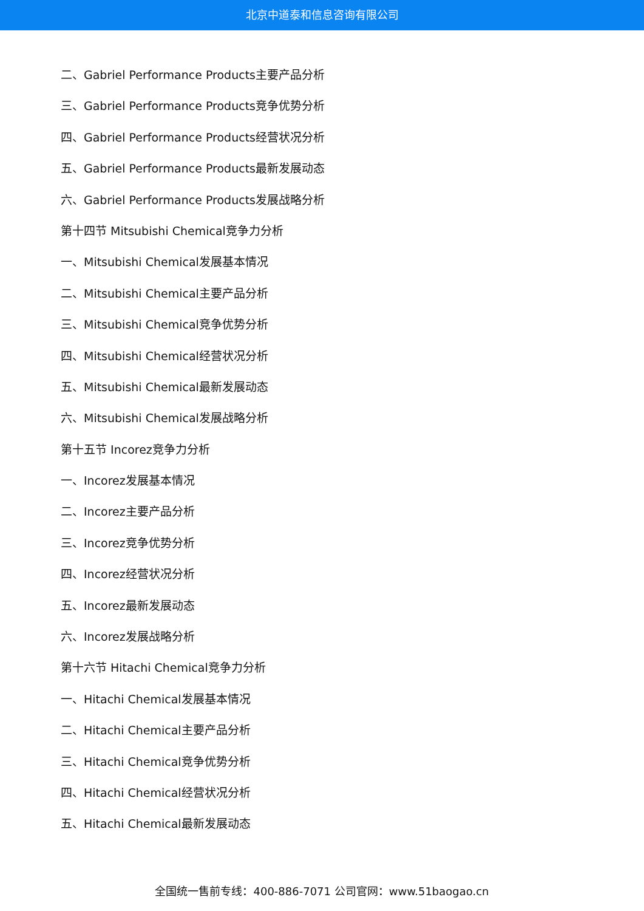北京中道泰和信息咨询有限公司
二、Gabriel Performance Products主要产品分析
三、Gabriel Performance Products竞争优势分析
四、Gabriel Performance Products经营状况分析
五、Gabriel Performance Products最新发展动态
六、Gabriel Performance Products发展战略分析
第十四节 Mitsubishi Chemical竞争力分析
一、Mitsubishi Chemical发展基本情况
二、Mitsubishi Chemical主要产品分析
三、Mitsubishi Chemical竞争优势分析
四、Mitsubishi Chemical经营状况分析
五、Mitsubishi Chemical最新发展动态
六、Mitsubishi Chemical发展战略分析
第十五节 Incorez竞争力分析
一、Incorez发展基本情况
二、Incorez主要产品分析
三、Incorez竞争优势分析
四、Incorez经营状况分析
五、Incorez最新发展动态
六、Incorez发展战略分析
第十六节 Hitachi Chemical竞争力分析
一、Hitachi Chemical发展基本情况
二、Hitachi Chemical主要产品分析
三、Hitachi Chemical竞争优势分析
四、Hitachi Chemical经营状况分析
五、Hitachi Chemical最新发展动态
全国统一售前专线：400-886-7071 公司官网：www.51baogao.cn